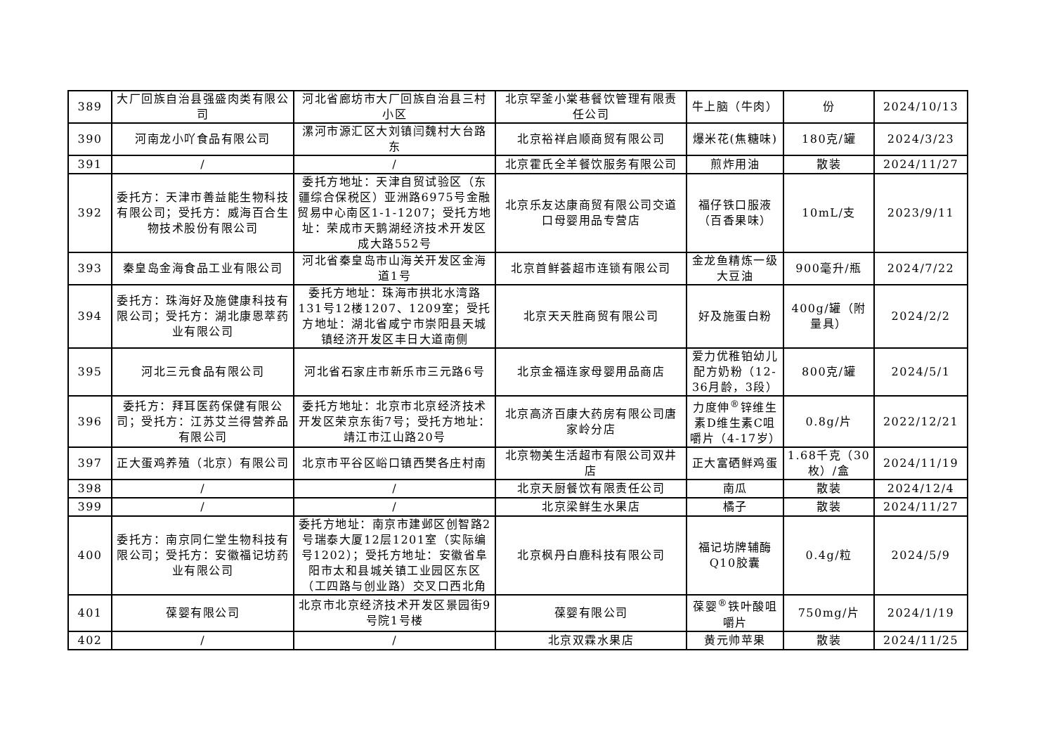| 389 | 大厂回族自治县强盛肉类有限公司 | 河北省廊坊市大厂回族自治县三村小区 | 北京罕釜小棠巷餐饮管理有限责任公司 | 牛上脑（牛肉） | 份 | 2024/10/13 |
| 390 | 河南龙小吖食品有限公司 | 漯河市源汇区大刘镇闫魏村大台路东 | 北京裕祥启顺商贸有限公司 | 爆米花(焦糖味) | 180克/罐 | 2024/3/23 |
| 391 | / | / | 北京霍氏全羊餐饮服务有限公司 | 煎炸用油 | 散装 | 2024/11/27 |
| 392 | 委托方：天津市善益能生物科技有限公司；受托方：威海百合生物技术股份有限公司 | 委托方地址：天津自贸试验区（东疆综合保税区）亚洲路6975号金融贸易中心南区1-1-1207；受托方地址：荣成市天鹅湖经济技术开发区成大路552号 | 北京乐友达康商贸有限公司交道口母婴用品专营店 | 福仔铁口服液（百香果味） | 10mL/支 | 2023/9/11 |
| 393 | 秦皇岛金海食品工业有限公司 | 河北省秦皇岛市山海关开发区金海道1号 | 北京首鲜荟超市连锁有限公司 | 金龙鱼精炼一级大豆油 | 900毫升/瓶 | 2024/7/22 |
| 394 | 委托方：珠海好及施健康科技有限公司；受托方：湖北康恩萃药业有限公司 | 委托方地址：珠海市拱北水湾路131号12楼1207、1209室；受托方地址：湖北省咸宁市崇阳县天城镇经济开发区丰日大道南侧 | 北京天天胜商贸有限公司 | 好及施蛋白粉 | 400g/罐（附量具） | 2024/2/2 |
| 395 | 河北三元食品有限公司 | 河北省石家庄市新乐市三元路6号 | 北京金福连家母婴用品商店 | 爱力优稚铂幼儿配方奶粉（12-36月龄，3段） | 800克/罐 | 2024/5/1 |
| 396 | 委托方：拜耳医药保健有限公司；受托方：江苏艾兰得营养品有限公司 | 委托方地址：北京市北京经济技术开发区荣京东街7号；受托方地址：靖江市江山路20号 | 北京高济百康大药房有限公司唐家岭分店 | 力度伸<sup>®</sup>锌维生素D维生素C咀嚼片（4-17岁） | 0.8g/片 | 2022/12/21 |
| 397 | 正大蛋鸡养殖（北京）有限公司 | 北京市平谷区峪口镇西樊各庄村南 | 北京物美生活超市有限公司双井店 | 正大富硒鲜鸡蛋 | 1.68千克（30枚）/盒 | 2024/11/19 |
| 398 | / | / | 北京天厨餐饮有限责任公司 | 南瓜 | 散装 | 2024/12/4 |
| 399 | / | / | 北京梁鲜生水果店 | 橘子 | 散装 | 2024/11/27 |
| 400 | 委托方：南京同仁堂生物科技有限公司；受托方：安徽福记坊药业有限公司 | 委托方地址：南京市建邺区创智路2号瑞泰大厦12层1201室（实际编号1202）；受托方地址：安徽省阜阳市太和县城关镇工业园区东区（工四路与创业路）交叉口西北角 | 北京枫丹白鹿科技有限公司 | 福记坊牌辅酶Q10胶囊 | 0.4g/粒 | 2024/5/9 |
| 401 | 葆婴有限公司 | 北京市北京经济技术开发区景园街9号院1号楼 | 葆婴有限公司 | 葆婴<sup>®</sup>铁叶酸咀嚼片 | 750mg/片 | 2024/1/19 |
| 402 | / | / | 北京双霖水果店 | 黄元帅苹果 | 散装 | 2024/11/25 |